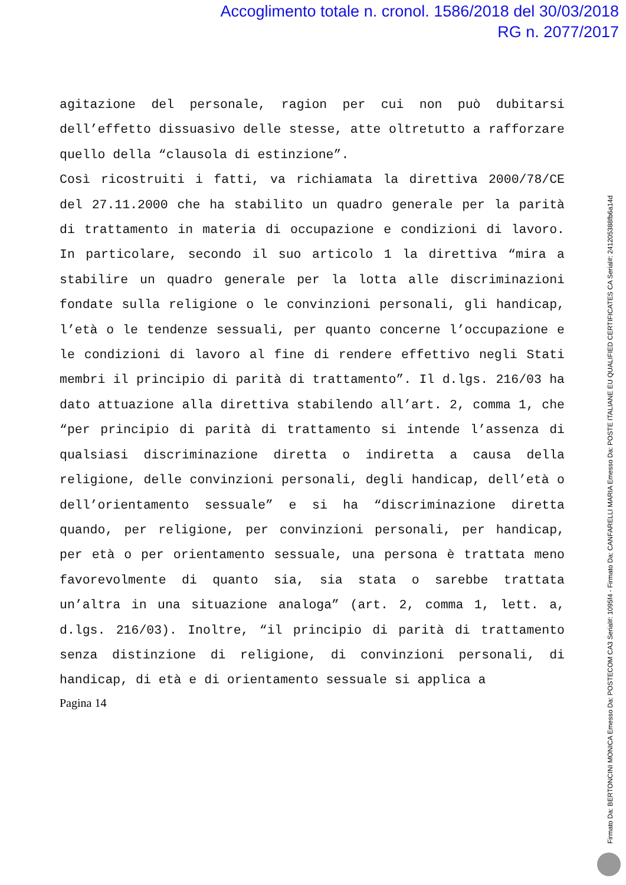Accoglimento totale n. cronol. 1586/2018 del 30/03/2018
RG n. 2077/2017
agitazione del personale, ragion per cui non può dubitarsi dell’effetto dissuasivo delle stesse, atte oltretutto a rafforzare quello della “clausola di estinzione”.
Così ricostruiti i fatti, va richiamata la direttiva 2000/78/CE del 27.11.2000 che ha stabilito un quadro generale per la parità di trattamento in materia di occupazione e condizioni di lavoro. In particolare, secondo il suo articolo 1 la direttiva “mira a stabilire un quadro generale per la lotta alle discriminazioni fondate sulla religione o le convinzioni personali, gli handicap, l’età o le tendenze sessuali, per quanto concerne l’occupazione e le condizioni di lavoro al fine di rendere effettivo negli Stati membri il principio di parità di trattamento”. Il d.lgs. 216/03 ha dato attuazione alla direttiva stabilendo all’art. 2, comma 1, che “per principio di parità di trattamento si intende l’assenza di qualsiasi discriminazione diretta o indiretta a causa della religione, delle convinzioni personali, degli handicap, dell’età o dell’orientamento sessuale” e si ha “discriminazione diretta quando, per religione, per convinzioni personali, per handicap, per età o per orientamento sessuale, una persona è trattata meno favorevolmente di quanto sia, sia stata o sarebbe trattata un’altra in una situazione analoga” (art. 2, comma 1, lett. a, d.lgs. 216/03). Inoltre, “il principio di parità di trattamento senza distinzione di religione, di convinzioni personali, di handicap, di età e di orientamento sessuale si applica a
Pagina 14
Firmato Da: BERTONCINI MONICA Emesso Da: POSTECOM CA3 Serial#: 1095f4 - Firmato Da: CANFARELLI MARIA Emesso Da: POSTE ITALIANE EU QUALIFIED CERTIFICATES CA Serial#: 241205388fb6a14d